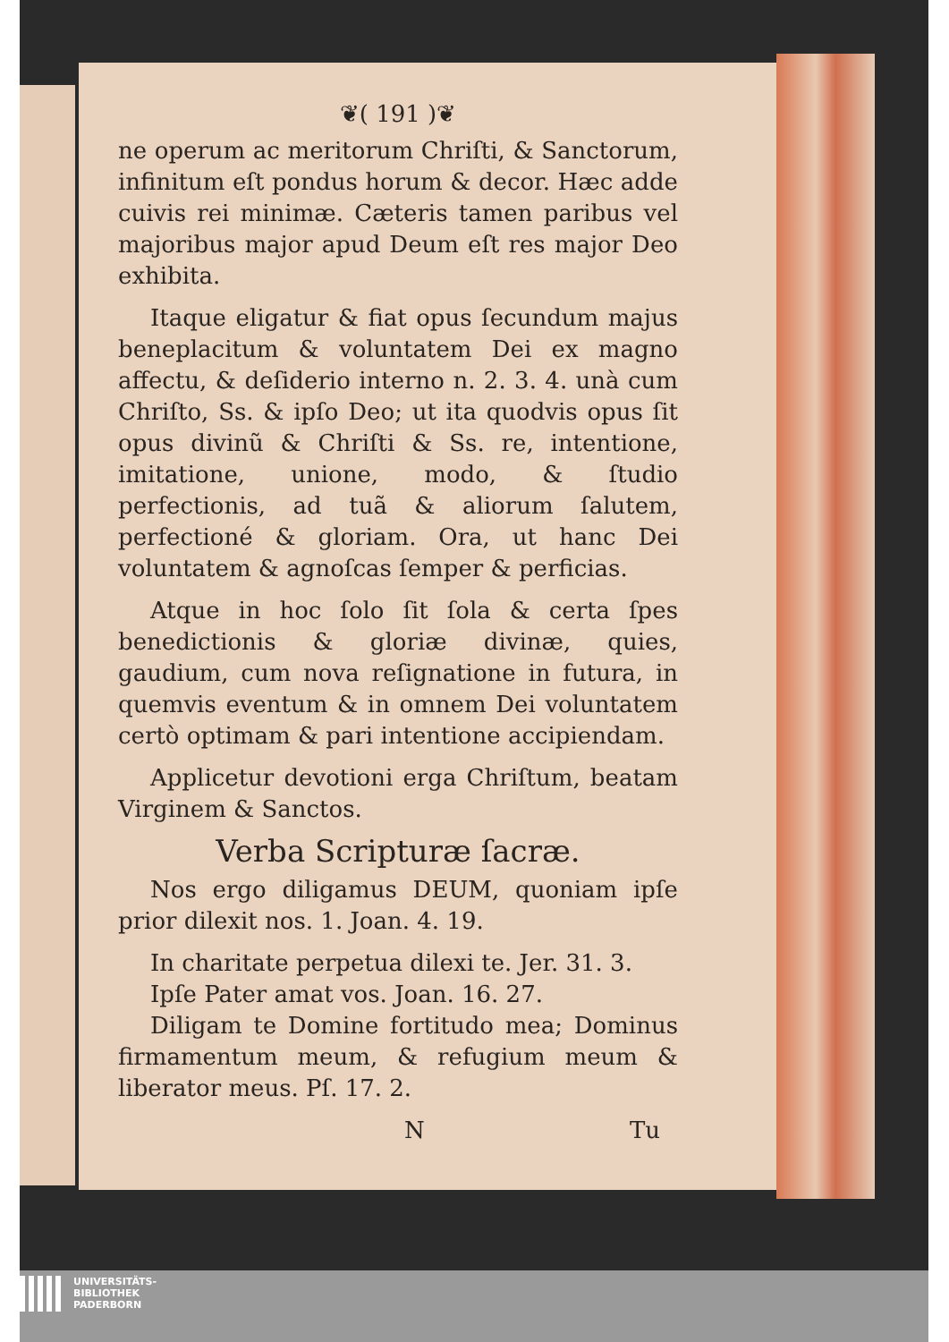❦( 191 )❦
ne operum ac meritorum Chriſti, & Sanctorum, infinitum eſt pondus horum & decor. Hæc adde cuivis rei minimæ. Cæteris tamen paribus vel majoribus major apud Deum eſt res major Deo exhibita.
Itaque eligatur & fiat opus ſecundum majus beneplacitum & voluntatem Dei ex magno affectu, & deſiderio interno n. 2. 3. 4. unà cum Chriſto, Ss. & ipſo Deo; ut ita quodvis opus ſit opus divinũ & Chriſti & Ss. re, intentione, imitatione, unione, modo, & ſtudio perfectionis, ad tuã & aliorum ſalutem, perfectioné & gloriam. Ora, ut hanc Dei voluntatem & agnoſcas ſemper & perficias.
Atque in hoc ſolo ſit ſola & certa ſpes benedictionis & gloriæ divinæ, quies, gaudium, cum nova reſignatione in futura, in quemvis eventum & in omnem Dei voluntatem certò optimam & pari intentione accipiendam.
Applicetur devotioni erga Chriſtum, beatam Virginem & Sanctos.
Verba Scripturæ ſacræ.
Nos ergo diligamus DEUM, quoniam ipſe prior dilexit nos. 1. Joan. 4. 19.
In charitate perpetua dilexi te. Jer. 31. 3.
Ipſe Pater amat vos. Joan. 16. 27.
Diligam te Domine fortitudo mea; Dominus firmamentum meum, & refugium meum & liberator meus. Pſ. 17. 2.
N Tu
UNIVERSITÄTS-
BIBLIOTHEK
PADERBORN